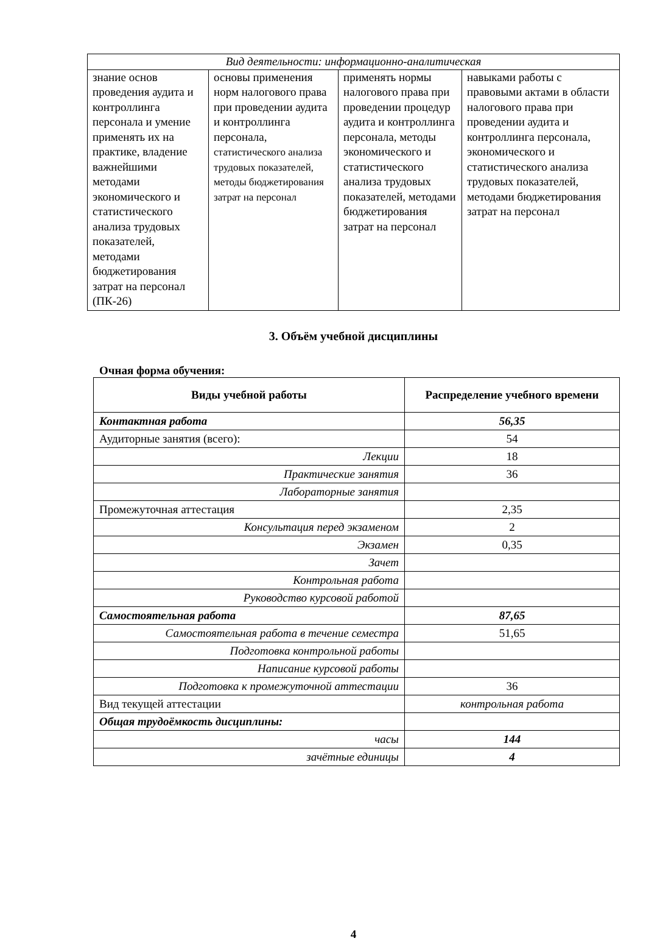| Вид деятельности: информационно-аналитическая | | | |
| знание основ проведения аудита и контроллинга персонала и умение применять их на практике, владение важнейшими методами экономического и статистического анализа трудовых показателей, методами бюджетирования затрат на персонал (ПК-26) | основы применения норм налогового права при проведении аудита и контроллинга персонала, статистического анализа трудовых показателей, методы бюджетирования затрат на персонал | применять нормы налогового права при проведении процедур аудита и контроллинга персонала, методы экономического и статистического анализа трудовых показателей, методами бюджетирования затрат на персонал | навыками работы с правовыми актами в области налогового права при проведении аудита и контроллинга персонала, экономического и статистического анализа трудовых показателей, методами бюджетирования затрат на персонал |
3. Объём учебной дисциплины
Очная форма обучения:
| Виды учебной работы | Распределение учебного времени |
| --- | --- |
| Контактная работа | 56,35 |
| Аудиторные занятия (всего): | 54 |
| Лекции | 18 |
| Практические занятия | 36 |
| Лабораторные занятия | |
| Промежуточная аттестация | 2,35 |
| Консультация перед экзаменом | 2 |
| Экзамен | 0,35 |
| Зачет | |
| Контрольная работа | |
| Руководство курсовой работой | |
| Самостоятельная работа | 87,65 |
| Самостоятельная работа в течение семестра | 51,65 |
| Подготовка контрольной работы | |
| Написание курсовой работы | |
| Подготовка к промежуточной аттестации | 36 |
| Вид текущей аттестации | контрольная работа |
| Общая трудоёмкость дисциплины: | |
| часы | 144 |
| зачётные единицы | 4 |
4